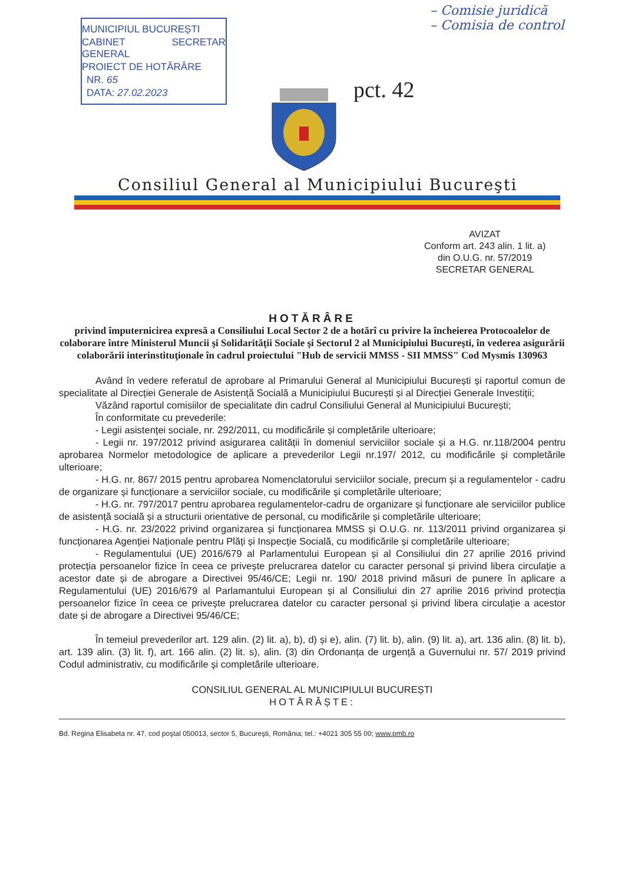MUNICIPIUL BUCUREȘTI
CABINET SECRETAR GENERAL
PROIECT DE HOTĂRÂRE
NR. 65
DATA: 27.02.2023
– Comisie juridică
– Comisia de control
pct. 42
Consiliul General al Municipiului Bucureşti
AVIZAT
Conform art. 243 alin. 1 lit. a)
din O.U.G. nr. 57/2019
SECRETAR GENERAL
HOTĂRÂRE
privind împuternicirea expresă a Consiliului Local Sector 2 de a hotărî cu privire la încheierea Protocoalelor de colaborare între Ministerul Muncii şi Solidarităţii Sociale şi Sectorul 2 al Municipiului Bucureşti, în vederea asigurării colaborării interinstituţionale în cadrul proiectului "Hub de servicii MMSS - SII MMSS" Cod Mysmis 130963
Având în vedere referatul de aprobare al Primarului General al Municipiului București și raportul comun de specialitate al Direcției Generale de Asistență Socială a Municipiului București și al Direcției Generale Investiții;
Văzând raportul comisiilor de specialitate din cadrul Consiliului General al Municipiului București;
În conformitate cu prevederile:
- Legii asistenței sociale, nr. 292/2011, cu modificările și completările ulterioare;
- Legii nr. 197/2012 privind asigurarea calității în domeniul serviciilor sociale și a H.G. nr.118/2004 pentru aprobarea Normelor metodologice de aplicare a prevederilor Legii nr.197/ 2012, cu modificările și completările ulterioare;
- H.G. nr. 867/ 2015 pentru aprobarea Nomenclatorului serviciilor sociale, precum și a regulamentelor - cadru de organizare și funcționare a serviciilor sociale, cu modificările și completările ulterioare;
- H.G. nr. 797/2017 pentru aprobarea regulamentelor-cadru de organizare și funcționare ale serviciilor publice de asistență socială și a structurii orientative de personal, cu modificările și completările ulterioare;
- H.G. nr. 23/2022 privind organizarea și funcționarea MMSS și O.U.G. nr. 113/2011 privind organizarea și funcționarea Agenției Naționale pentru Plăți și Inspecție Socială, cu modificările și completările ulterioare;
- Regulamentului (UE) 2016/679 al Parlamentului European și al Consiliului din 27 aprilie 2016 privind protecția persoanelor fizice în ceea ce privește prelucrarea datelor cu caracter personal și privind libera circulație a acestor date și de abrogare a Directivei 95/46/CE; Legii nr. 190/ 2018 privind măsuri de punere în aplicare a Regulamentului (UE) 2016/679 al Parlamantului European și al Consiliului din 27 aprilie 2016 privind protecția persoanelor fizice în ceea ce privește prelucrarea datelor cu caracter personal și privind libera circulație a acestor date și de abrogare a Directivei 95/46/CE;
În temeiul prevederilor art. 129 alin. (2) lit. a), b), d) și e), alin. (7) lit. b), alin. (9) lit. a), art. 136 alin. (8) lit. b), art. 139 alin. (3) lit. f), art. 166 alin. (2) lit. s), alin. (3) din Ordonanța de urgență a Guvernului nr. 57/ 2019 privind Codul administrativ, cu modificările şi completările ulterioare.
CONSILIUL GENERAL AL MUNICIPIULUI BUCUREȘTI
HOTĂRĂȘTE:
Bd. Regina Elisabeta nr. 47, cod poştal 050013, sector 5, Bucureşti, România; tel.: +4021 305 55 00; www.pmb.ro